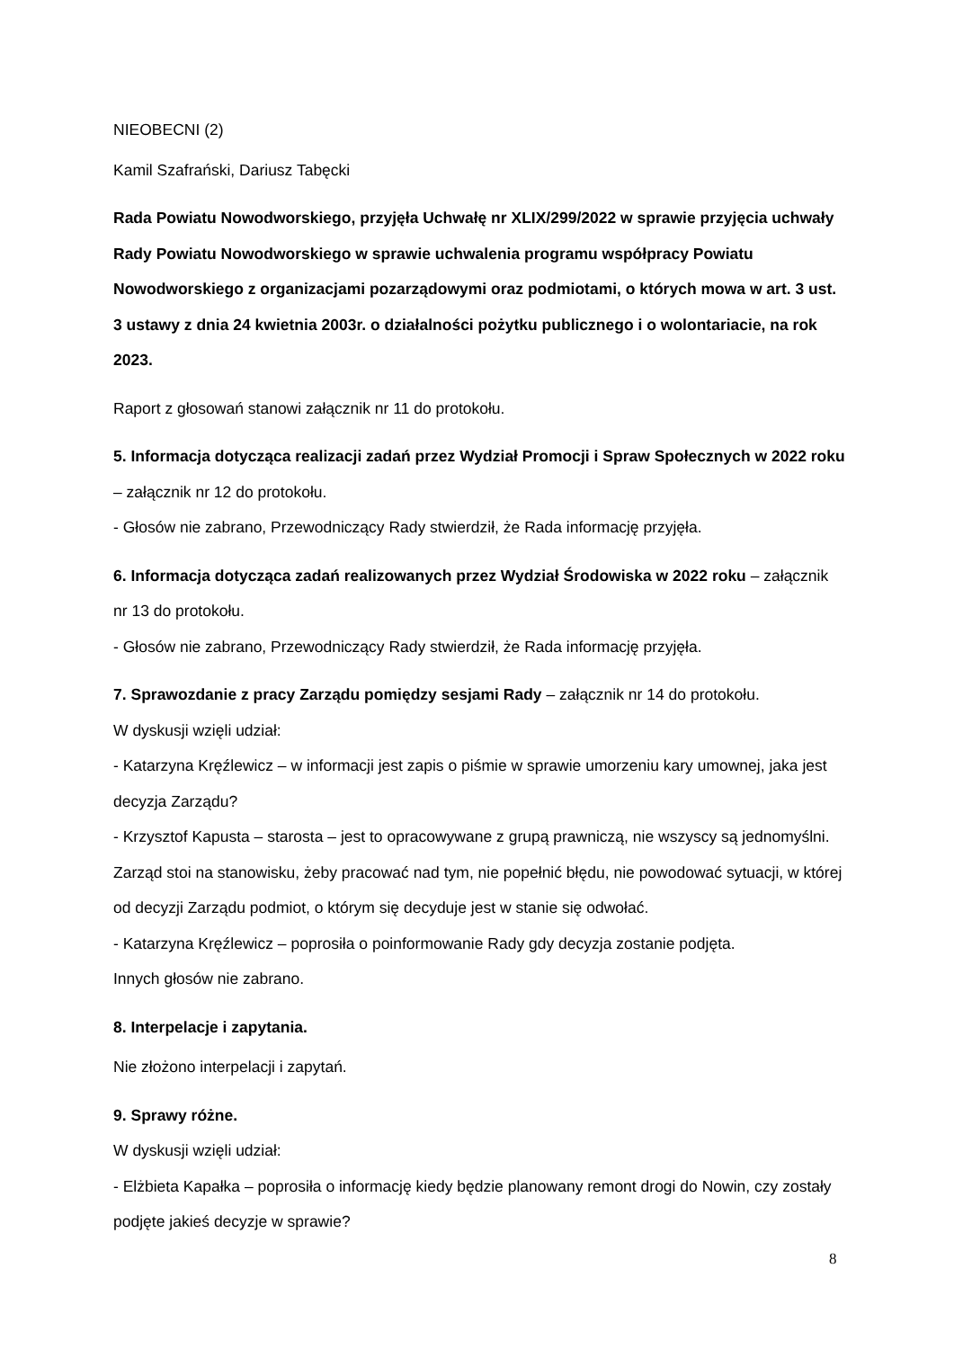NIEOBECNI (2)
Kamil Szafrański, Dariusz Tabęcki
Rada Powiatu Nowodworskiego, przyjęła Uchwałę nr XLIX/299/2022 w sprawie przyjęcia uchwały Rady Powiatu Nowodworskiego w sprawie uchwalenia programu współpracy Powiatu Nowodworskiego z organizacjami pozarządowymi oraz podmiotami, o których mowa w art. 3 ust. 3 ustawy z dnia 24 kwietnia 2003r. o działalności pożytku publicznego i o wolontariacie, na rok 2023.
Raport z głosowań stanowi załącznik nr 11 do protokołu.
5. Informacja dotycząca realizacji zadań przez Wydział Promocji i Spraw Społecznych w 2022 roku – załącznik nr 12 do protokołu.
- Głosów nie zabrano, Przewodniczący Rady stwierdził, że Rada informację przyjęła.
6. Informacja dotycząca zadań realizowanych przez Wydział Środowiska w 2022 roku – załącznik nr 13 do protokołu.
- Głosów nie zabrano, Przewodniczący Rady stwierdził, że Rada informację przyjęła.
7. Sprawozdanie z pracy Zarządu pomiędzy sesjami Rady – załącznik nr 14 do protokołu.
W dyskusji wzięli udział:
- Katarzyna Kręźlewicz – w informacji jest zapis o piśmie w sprawie umorzeniu kary umownej, jaka jest decyzja Zarządu?
- Krzysztof Kapusta – starosta – jest to opracowywane z grupą prawniczą, nie wszyscy są jednomyślni. Zarząd stoi na stanowisku, żeby pracować nad tym, nie popełnić błędu, nie powodować sytuacji, w której od decyzji Zarządu podmiot, o którym się decyduje jest w stanie się odwołać.
- Katarzyna Kręźlewicz – poprosiła o poinformowanie Rady gdy decyzja zostanie podjęta.
Innych głosów nie zabrano.
8. Interpelacje i zapytania.
Nie złożono interpelacji i zapytań.
9. Sprawy różne.
W dyskusji wzięli udział:
- Elżbieta Kapałka – poprosiła o informację kiedy będzie planowany remont drogi do Nowin, czy zostały podjęte jakieś decyzje w sprawie?
8